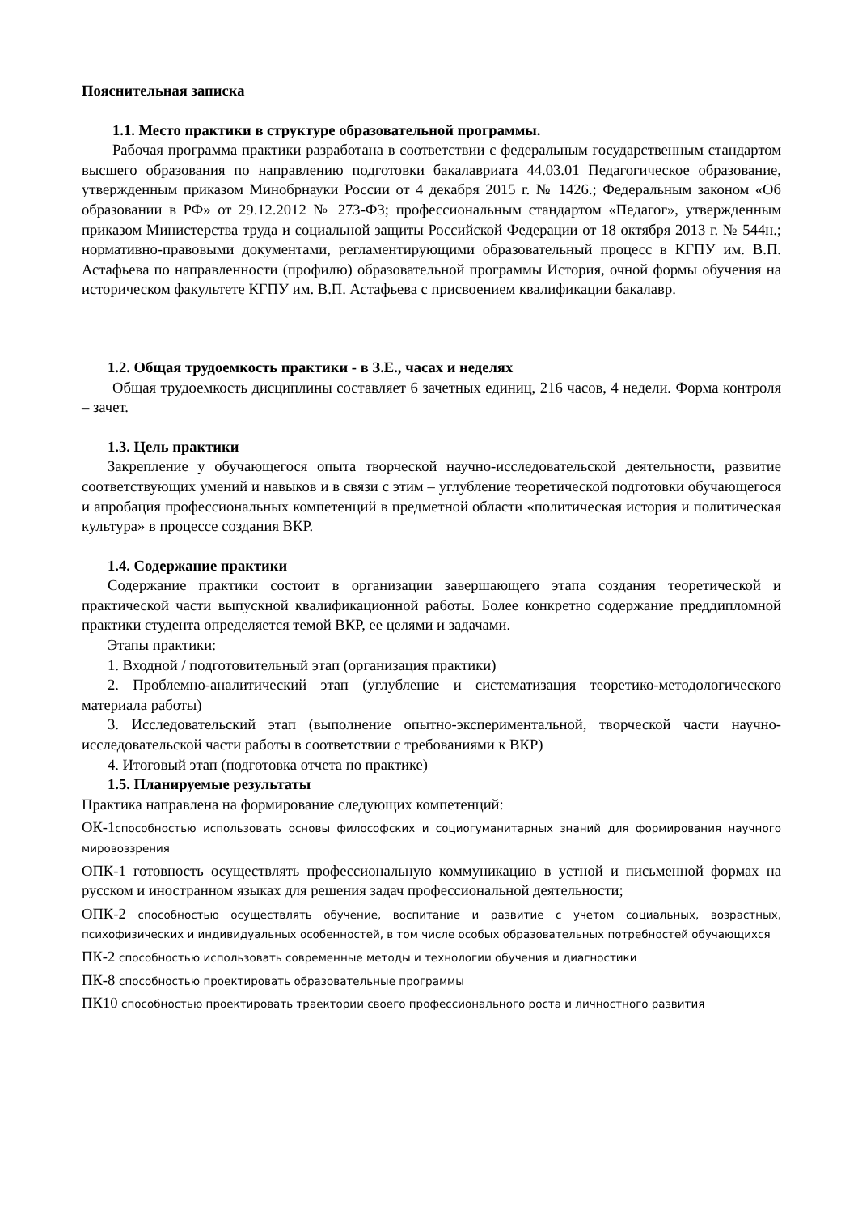Пояснительная записка
1.1. Место практики в структуре образовательной программы.
Рабочая программа практики разработана в соответствии с федеральным государственным стандартом высшего образования по направлению подготовки бакалавриата 44.03.01 Педагогическое образование, утвержденным приказом Минобрнауки России от 4 декабря 2015 г. № 1426.; Федеральным законом «Об образовании в РФ» от 29.12.2012 № 273-ФЗ; профессиональным стандартом «Педагог», утвержденным приказом Министерства труда и социальной защиты Российской Федерации от 18 октября 2013 г. № 544н.; нормативно-правовыми документами, регламентирующими образовательный процесс в КГПУ им. В.П. Астафьева по направленности (профилю) образовательной программы История, очной формы обучения на историческом факультете КГПУ им. В.П. Астафьева с присвоением квалификации бакалавр.
1.2. Общая трудоемкость практики - в З.Е., часах и неделях
Общая трудоемкость дисциплины составляет 6 зачетных единиц, 216 часов, 4 недели. Форма контроля – зачет.
1.3. Цель практики
Закрепление у обучающегося опыта творческой научно-исследовательской деятельности, развитие соответствующих умений и навыков и в связи с этим – углубление теоретической подготовки обучающегося и апробация профессиональных компетенций в предметной области «политическая история и политическая культура» в процессе создания ВКР.
1.4. Содержание практики
Содержание практики состоит в организации завершающего этапа создания теоретической и практической части выпускной квалификационной работы. Более конкретно содержание преддипломной практики студента определяется темой ВКР, ее целями и задачами.
Этапы практики:
1. Входной / подготовительный этап (организация практики)
2. Проблемно-аналитический этап (углубление и систематизация теоретико-методологического материала работы)
3. Исследовательский этап (выполнение опытно-экспериментальной, творческой части научно-исследовательской части работы в соответствии с требованиями к ВКР)
4. Итоговый этап (подготовка отчета по практике)
1.5. Планируемые результаты
Практика направлена на формирование следующих компетенций:
ОК-1способностью использовать основы философских и социогуманитарных знаний для формирования научного мировоззрения
ОПК-1 готовность осуществлять профессиональную коммуникацию в устной и письменной формах на русском и иностранном языках для решения задач профессиональной деятельности;
ОПК-2 способностью осуществлять обучение, воспитание и развитие с учетом социальных, возрастных, психофизических и индивидуальных особенностей, в том числе особых образовательных потребностей обучающихся
ПК-2 способностью использовать современные методы и технологии обучения и диагностики
ПК-8 способностью проектировать образовательные программы
ПК10 способностью проектировать траектории своего профессионального роста и личностного развития